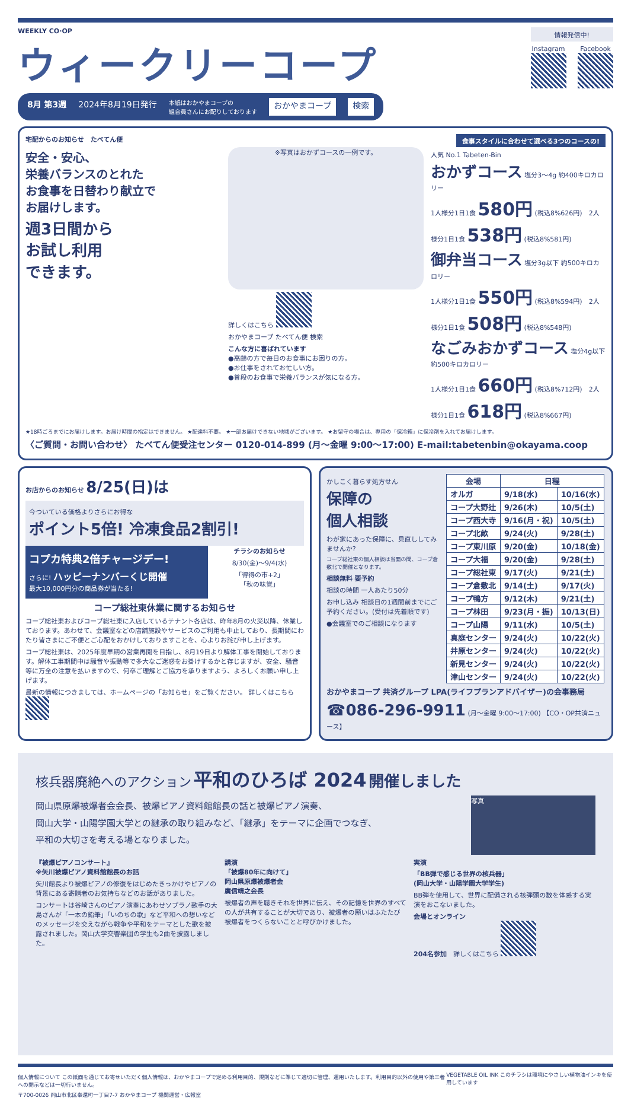WEEKLY CO·OP
ウィークリーコープ
8月 第3週 2024年8月19日発行 本紙はおかやまコープの
組合員さんにお配りしております おかやまコープ 検索
情報発信中!
Instagram
Facebook
宅配からのお知らせ　たべてん便 食事スタイルに合わせて選べる3つのコースの!
安全・安心、
栄養バランスのとれた
お食事を日替わり献立で
お届けします。
週3日間から
お試し利用
できます。
※写真はおかずコースの一例です。
詳しくはこちら
おかやまコープ たべてん便 検索
こんな方に喜ばれています
●高齢の方で毎日のお食事にお困りの方。
●お仕事をされてお忙しい方。
●普段のお食事で栄養バランスが気になる方。
人気 No.1 Tabeten-Bin
おかずコース 塩分3〜4g 約400キロカロリー
1人様分1日1食 580円 (税込8%626円)　2人様分1日1食 538円 (税込8%581円)
御弁当コース 塩分3g以下 約500キロカロリー
1人様分1日1食 550円 (税込8%594円)　2人様分1日1食 508円 (税込8%548円)
なごみおかずコース 塩分4g以下 約500キロカロリー
1人様分1日1食 660円 (税込8%712円)　2人様分1日1食 618円 (税込8%667円)
★18時ごろまでにお届けします。お届け時間の指定はできません。 ★配達料不要。 ★一部お届けできない地域がございます。 ★お留守の場合は、専用の「保冷箱」に保冷剤を入れてお届けします。
〈ご質問・お問い合わせ〉 たべてん便受注センター 0120-014-899 (月〜金曜 9:00〜17:00) E-mail:tabetenbin@okayama.coop
お店からのお知らせ 8/25(日)は
今ついている価格よりさらにお得な
ポイント5倍! 冷凍食品2割引!
コプカ特典2倍チャージデー!
さらに! ハッピーナンバーくじ開催
最大10,000円分の商品券が当たる!
チラシのお知らせ
8/30(金)〜9/4(水)
「得得の市+2」
「秋の味覚」
コープ総社東休業に関するお知らせ
コープ総社東およびコープ総社東に入店しているテナント各店は、昨年8月の火災以降、休業しております。あわせて、会議室などの店舗施設やサービスのご利用も中止しており、長期間にわたり皆さまにご不便とご心配をおかけしておりますことを、心よりお詫び申し上げます。
コープ総社東は、2025年度早期の営業再開を目指し、8月19日より解体工事を開始しております。解体工事期間中は騒音や振動等で多大なご迷惑をお掛けするかと存じますが、安全、騒音等に万全の注意を払いますので、何卒ご理解とご協力を承りますよう、よろしくお願い申し上げます。
最新の情報につきましては、ホームページの「お知らせ」をご覧ください。 詳しくはこちら
かしこく暮らす処方せん
保障の
個人相談
わが家にあった保障に、見直ししてみませんか?
コープ総社東の個人相談は当面の間、コープ倉敷北で開催となります。
相談無料 要予約
相談の時間 一人あたり50分
お申し込み 相談日の1週間前までにご予約ください。(受付は先着順です)
●会議室でのご相談になります
| 会場 | 日程 | |
| --- | --- | --- |
| オルガ | 9/18(水) | 10/16(水) |
| コープ大野辻 | 9/26(木) | 10/5(土) |
| コープ西大寺 | 9/16(月・祝) | 10/5(土) |
| コープ北畝 | 9/24(火) | 9/28(土) |
| コープ東川原 | 9/20(金) | 10/18(金) |
| コープ大福 | 9/20(金) | 9/28(土) |
| コープ総社東 | 9/17(火) | 9/21(土) |
| コープ倉敷北 | 9/14(土) | 9/17(火) |
| コープ鴨方 | 9/12(木) | 9/21(土) |
| コープ林田 | 9/23(月・振) | 10/13(日) |
| コープ山陽 | 9/11(水) | 10/5(土) |
| 真庭センター | 9/24(火) | 10/22(火) |
| 井原センター | 9/24(火) | 10/22(火) |
| 新見センター | 9/24(火) | 10/22(火) |
| 津山センター | 9/24(火) | 10/22(火) |
おかやまコープ 共済グループ LPA(ライフプランアドバイザー)の会事務局
☎086-296-9911 (月〜金曜 9:00〜17:00) 【CO・OP共済ニュース】
核兵器廃絶へのアクション 平和のひろば 2024 開催しました
岡山県原爆被爆者会会長、被爆ピアノ資料館館長の話と被爆ピアノ演奏、
岡山大学・山陽学園大学との継承の取り組みなど、「継承」をテーマに企画でつなぎ、
平和の大切さを考える場となりました。
写真
『被爆ピアノコンサート』
※矢川被爆ピアノ資料館館長のお話
矢川館長より被爆ピアノの修復をはじめたきっかけやピアノの背景にある寄贈者のお気持ちなどのお話がありました。
コンサートは谷崎さんのピアノ演奏にあわせソプラノ歌手の大島さんが「一本の鉛筆」「いのちの歌」など平和への想いなどのメッセージを交えながら戦争や平和をテーマとした歌を披露されました。岡山大学交響楽団の学生も2曲を披露しました。
講演
「被爆80年に向けて」
岡山県原爆被爆者会
廣信靖之会長
被爆者の声を聴きそれを世界に伝え、その記憶を世界のすべての人が共有することが大切であり、被爆者の願いはふたたび被爆者をつくらないことと呼びかけました。
実演
「BB弾で感じる世界の核兵器」
(岡山大学・山陽学園大学学生)
BB弾を使用して、世界に配備される核弾頭の数を体感する実演をおこないました。
会場とオンライン
204名参加　詳しくはこちら
個人情報について この紙面を通じてお寄せいただく個人情報は、おかやまコープで定める利用目的、規則などに準じて適切に管理、運用いたします。利用目的以外の使用や第三者への開示などは一切行いません。
〒700-0026 岡山市北区奉還町一丁目7-7 おかやまコープ 機関運営・広報室
VEGETABLE OIL INK このチラシは環境にやさしい植物油インキを使用しています